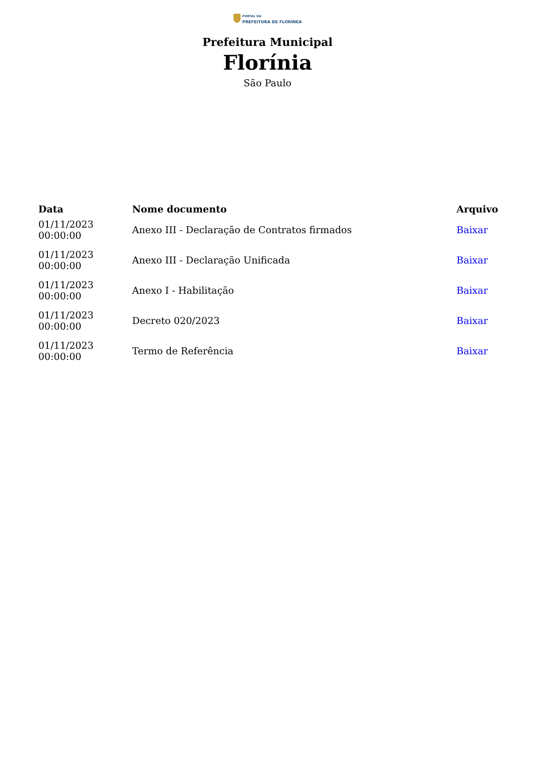PORTAL DA
PREFEITURA DE FLORÍNEA
Prefeitura Municipal
Florínia
São Paulo
| Data | Nome documento | Arquivo |
| --- | --- | --- |
| 01/11/2023 00:00:00 | Anexo III - Declaração de Contratos firmados | Baixar |
| 01/11/2023 00:00:00 | Anexo III - Declaração Unificada | Baixar |
| 01/11/2023 00:00:00 | Anexo I - Habilitação | Baixar |
| 01/11/2023 00:00:00 | Decreto 020/2023 | Baixar |
| 01/11/2023 00:00:00 | Termo de Referência | Baixar |